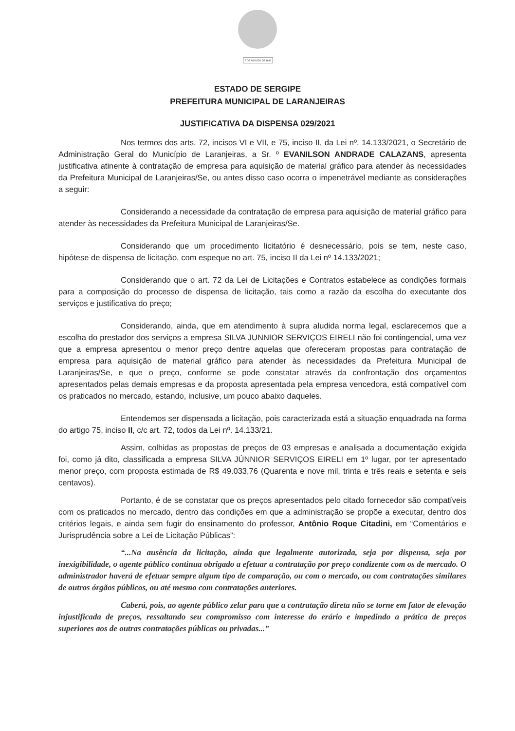7 DE AGOSTO DE 1832
ESTADO DE SERGIPE
PREFEITURA MUNICIPAL DE LARANJEIRAS
JUSTIFICATIVA DA DISPENSA 029/2021
Nos termos dos arts. 72, incisos VI e VII, e 75, inciso II, da Lei nº. 14.133/2021, o Secretário de Administração Geral do Município de Laranjeiras, a Sr. º EVANILSON ANDRADE CALAZANS, apresenta justificativa atinente à contratação de empresa para aquisição de material gráfico para atender às necessidades da Prefeitura Municipal de Laranjeiras/Se, ou antes disso caso ocorra o impenetrável mediante as considerações a seguir:
Considerando a necessidade da contratação de empresa para aquisição de material gráfico para atender às necessidades da Prefeitura Municipal de Laranjeiras/Se.
Considerando que um procedimento licitatório é desnecessário, pois se tem, neste caso, hipótese de dispensa de licitação, com espeque no art. 75, inciso II da Lei nº 14.133/2021;
Considerando que o art. 72 da Lei de Licitações e Contratos estabelece as condições formais para a composição do processo de dispensa de licitação, tais como a razão da escolha do executante dos serviços e justificativa do preço;
Considerando, ainda, que em atendimento à supra aludida norma legal, esclarecemos que a escolha do prestador dos serviços a empresa SILVA JUNNIOR SERVIÇOS EIRELI não foi contingencial, uma vez que a empresa apresentou o menor preço dentre aquelas que ofereceram propostas para contratação de empresa para aquisição de material gráfico para atender às necessidades da Prefeitura Municipal de Laranjeiras/Se, e que o preço, conforme se pode constatar através da confrontação dos orçamentos apresentados pelas demais empresas e da proposta apresentada pela empresa vencedora, está compatível com os praticados no mercado, estando, inclusive, um pouco abaixo daqueles.
Entendemos ser dispensada a licitação, pois caracterizada está a situação enquadrada na forma do artigo 75, inciso II, c/c art. 72, todos da Lei nº. 14.133/21.
Assim, colhidas as propostas de preços de 03 empresas e analisada a documentação exigida foi, como já dito, classificada a empresa SILVA JÚNNIOR SERVIÇOS EIRELI em 1º lugar, por ter apresentado menor preço, com proposta estimada de R$ 49.033,76 (Quarenta e nove mil, trinta e três reais e setenta e seis centavos).
Portanto, é de se constatar que os preços apresentados pelo citado fornecedor são compatíveis com os praticados no mercado, dentro das condições em que a administração se propõe a executar, dentro dos critérios legais, e ainda sem fugir do ensinamento do professor, Antônio Roque Citadini, em “Comentários e Jurisprudência sobre a Lei de Licitação Públicas”:
“...Na ausência da licitação, ainda que legalmente autorizada, seja por dispensa, seja por inexigibilidade, o agente público continua obrigado a efetuar a contratação por preço condizente com os de mercado. O administrador haverá de efetuar sempre algum tipo de comparação, ou com o mercado, ou com contratações similares de outros órgãos públicos, ou até mesmo com contratações anteriores.
Caberá, pois, ao agente público zelar para que a contratação direta não se torne em fator de elevação injustificada de preços, ressaltando seu compromisso com interesse do erário e impedindo a prática de preços superiores aos de outras contratações públicas ou privadas...”